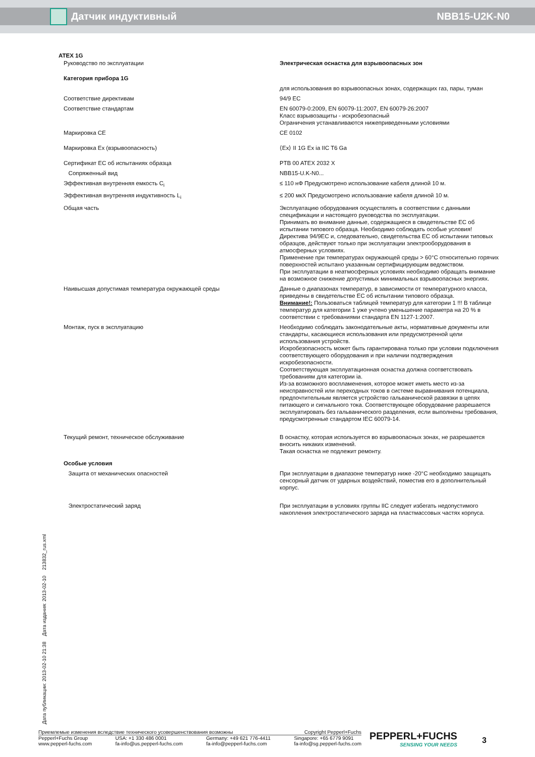Датчик индуктивный NBB15-U2K-N0
ATEX 1G
| Руководство по эксплуатации | Электрическая оснастка для взрывоопасных зон |
| Категория прибора 1G | |
| | для использования во взрывоопасных зонах, содержащих газ, пары, туман |
| Соответствие директивам | 94/9 EC |
| Соответствие стандартам | EN 60079-0:2009, EN 60079-11:2007, EN 60079-26:2007 Класс взрывозащиты - искробезопасный Ограничения устанавливаются нижеприведенными условиями |
| Маркировка CE | CE 0102 |
| Маркировка Ex (взрывоопасность) | ⟨Ex⟩ II 1G Ex ia IIC T6 Ga |
| Сертификат ЕС об испытаниях образца | PTB 00 ATEX 2032 X |
| Сопряженный вид | NBB15-U.K-N0... |
| Эффективная внутренняя емкость C<sub>i</sub> | ≤ 110 нФ Предусмотрено использование кабеля длиной 10 м. |
| Эффективная внутренняя индуктивность L<sub>i</sub> | ≤ 200 мкХ Предусмотрено использование кабеля длиной 10 м. |
| Общая часть | Эксплуатацию оборудования осуществлять в соответствии с данными спецификации и настоящего руководства по эксплуатации. Принимать во внимание данные, содержащиеся в свидетельстве ЕС об испытании типового образца. Необходимо соблюдать особые условия! Директива 94/9EC и, следовательно, свидетельства ЕС об испытании типовых образцов, действуют только при эксплуатации электрооборудования в атмосферных условиях. Применение при температурах окружающей среды > 60°C относительно горячих поверхностей испытано указанным сертифицирующим ведомством. При эксплуатации в неатмосферных условиях необходимо обращать внимание на возможное снижение допустимых минимальных взрывоопасных энергиях. |
| Наивысшая допустимая температура окружающей среды | Данные о диапазонах температур, в зависимости от температурного класса, приведены в свидетельстве ЕС об испытании типового образца. Внимание!: Пользоваться таблицей температур для категории 1 !!! В таблице температур для категории 1 уже учтено уменьшение параметра на 20 % в соответствии с требованиями стандарта EN 1127-1:2007. |
| Монтаж, пуск в эксплуатацию | Необходимо соблюдать законодательные акты, нормативные документы или стандарты, касающиеся использования или предусмотренной цели использования устройств. Искробезопасность может быть гарантирована только при условии подключения соответствующего оборудования и при наличии подтверждения искробезопасности. Соответствующая эксплуатационная оснастка должна соответствовать требованиям для категории ia. Из-за возможного воспламенения, которое может иметь место из-за неисправностей или переходных токов в системе выравнивания потенциала, предпочтительным является устройство гальванической развязки в цепях питающего и сигнального тока. Соответствующее оборудование разрешается эксплуатировать без гальванического разделения, если выполнены требования, предусмотренные стандартом IEC 60079-14. |
| Текущий ремонт, техническое обслуживание | В оснастку, которая используется во взрывоопасных зонах, не разрешается вносить никаких изменений. Такая оснастка не подлежит ремонту. |
| Особые условия | |
| Защита от механических опасностей | При эксплуатации в диапазоне температур ниже -20°C необходимо защищать сенсорный датчик от ударных воздействий, поместив его в дополнительный корпус. |
| Электростатический заряд | При эксплуатации в условиях группы IIC следует избегать недопустимого накопления электростатического заряда на пластмассовых частях корпуса. |
Дата публикации: 2013-02-10 21:38 Дата издания: 2013-02-10 213832_rus.xml
Приемлемые изменения вследствие технического усовершенствования возможны Copyright Pepperl+Fuchs
Pepperl+Fuchs Group
www.pepperl-fuchs.com USA: +1 330 486 0001
fa-info@us.pepperl-fuchs.com Germany: +49 621 776-4411
fa-info@pepperl-fuchs.com Singapore: +65 6779 9091
fa-info@sg.pepperl-fuchs.com
PEPPERL+FUCHS
SENSING YOUR NEEDS
3